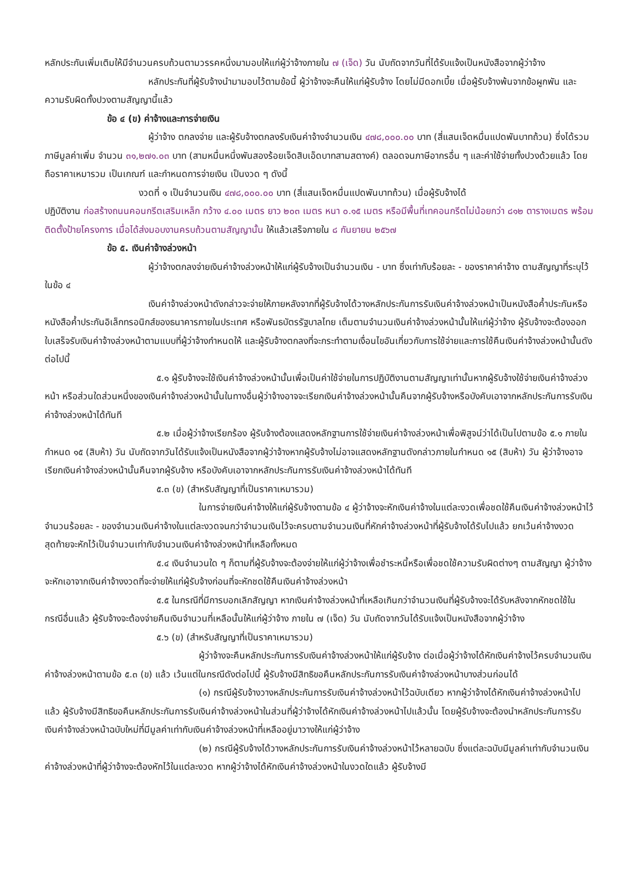หลักประกันเพิ่มเติมให้มีจำนวนครบถ้วนตามวรรคหนึ่งมามอบให้แก่ผู้ว่าจ้างภายใน ๗ (เจ็ด) วัน นับถัดจากวันที่ได้รับแจ้งเป็นหนังสือจากผู้ว่าจ้าง
หลักประกันที่ผู้รับจ้างนำมามอบไว้ตามข้อนี้ ผู้ว่าจ้างจะคืนให้แก่ผู้รับจ้าง โดยไม่มีดอกเบี้ย เมื่อผู้รับจ้างพ้นจากข้อผูกพัน และความรับผิดทั้งปวงตามสัญญานี้แล้ว
ข้อ ๔ (ข) ค่าจ้างและการจ่ายเงิน
ผู้ว่าจ้าง ตกลงจ่าย และผู้รับจ้างตกลงรับเงินค่าจ้างจำนวนเงิน ๔๗๘,๐๐๐.๐๐ บาท (สี่แสนเจ็ดหมื่นแปดพันบาทถ้วน) ซึ่งได้รวมภาษีมูลค่าเพิ่ม จำนวน ๓๑,๒๗๑.๐๓ บาท (สามหมื่นหนึ่งพันสองร้อยเจ็ดสิบเอ็ดบาทสามสตางค์) ตลอดจนภาษีอากรอื่น ๆ และค่าใช้จ่ายทั้งปวงด้วยแล้ว โดยถือราคาเหมารวม เป็นเกณฑ์ และกำหนดการจ่ายเงิน เป็นงวด ๆ ดังนี้
งวดที่ ๑ เป็นจำนวนเงิน ๔๗๘,๐๐๐.๐๐ บาท (สี่แสนเจ็ดหมื่นแปดพันบาทถ้วน) เมื่อผู้รับจ้างได้
ปฏิบัติงาน ก่อสร้างถนนคอนกรีตเสริมเหล็ก กว้าง ๔.๐๐ เมตร ยาว ๒๐๓ เมตร หนา ๐.๑๕ เมตร หรือมีพื้นที่เทคอนกรีตไม่น้อยกว่า ๘๑๒ ตารางเมตร พร้อมติดตั้งป้ายโครงการ เมื่อได้ส่งมอบงานครบถ้วนตามสัญญานั้น ให้แล้วเสร็จภายใน ๘ กันยายน ๒๕๖๗
ข้อ ๕. เงินค่าจ้างล่วงหน้า
ผู้ว่าจ้างตกลงจ่ายเงินค่าจ้างล่วงหน้าให้แก่ผู้รับจ้างเป็นจำนวนเงิน - บาท ซึ่งเท่ากับร้อยละ - ของราคาค่าจ้าง ตามสัญญาที่ระบุไว้ ในข้อ ๔
เงินค่าจ้างล่วงหน้าดังกล่าวจะจ่ายให้ภายหลังจากที่ผู้รับจ้างได้วางหลักประกันการรับเงินค่าจ้างล่วงหน้าเป็นหนังสือค้ำประกันหรือหนังสือค้ำประกันอิเล็กทรอนิกส์ของธนาคารภายในประเทศ หรือพันธบัตรรัฐบาลไทย เต็มตามจำนวนเงินค่าจ้างล่วงหน้านั้นให้แก่ผู้ว่าจ้าง ผู้รับจ้างจะต้องออกใบเสร็จรับเงินค่าจ้างล่วงหน้าตามแบบที่ผู้ว่าจ้างกำหนดให้ และผู้รับจ้างตกลงที่จะกระทำตามเงื่อนไขอันเกี่ยวกับการใช้จ่ายและการใช้คืนเงินค่าจ้างล่วงหน้านั้นดังต่อไปนี้
๕.๑ ผู้รับจ้างจะใช้เงินค่าจ้างล่วงหน้านั้นเพื่อเป็นค่าใช้จ่ายในการปฏิบัติงานตามสัญญาเท่านั้นหากผู้รับจ้างใช้จ่ายเงินค่าจ้างล่วงหน้า หรือส่วนใดส่วนหนึ่งของเงินค่าจ้างล่วงหน้านั้นในทางอื่นผู้ว่าจ้างอาจจะเรียกเงินค่าจ้างล่วงหน้านั้นคืนจากผู้รับจ้างหรือบังคับเอาจากหลักประกันการรับเงินค่าจ้างล่วงหน้าได้ทันที
๕.๒ เมื่อผู้ว่าจ้างเรียกร้อง ผู้รับจ้างต้องแสดงหลักฐานการใช้จ่ายเงินค่าจ้างล่วงหน้าเพื่อพิสูจน์ว่าได้เป็นไปตามข้อ ๕.๑ ภายในกำหนด ๑๕ (สิบห้า) วัน นับถัดจากวันได้รับแจ้งเป็นหนังสือจากผู้ว่าจ้างหากผู้รับจ้างไม่อาจแสดงหลักฐานดังกล่าวภายในกำหนด ๑๕ (สิบห้า) วัน ผู้ว่าจ้างอาจเรียกเงินค่าจ้างล่วงหน้านั้นคืนจากผู้รับจ้าง หรือบังคับเอาจากหลักประกันการรับเงินค่าจ้างล่วงหน้าได้ทันที
๕.๓ (ข) (สำหรับสัญญาที่เป็นราคาเหมารวม)
ในการจ่ายเงินค่าจ้างให้แก่ผู้รับจ้างตามข้อ ๔ ผู้ว่าจ้างจะหักเงินค่าจ้างในแต่ละงวดเพื่อชดใช้คืนเงินค่าจ้างล่วงหน้าไว้จำนวนร้อยละ - ของจำนวนเงินค่าจ้างในแต่ละงวดจนกว่าจำนวนเงินไว้จะครบตามจำนวนเงินที่หักค่าจ้างล่วงหน้าที่ผู้รับจ้างได้รับไปแล้ว ยกเว้นค่าจ้างงวดสุดท้ายจะหักไว้เป็นจำนวนเท่ากับจำนวนเงินค่าจ้างล่วงหน้าที่เหลือทั้งหมด
๕.๔ เงินจำนวนใด ๆ ก็ตามที่ผู้รับจ้างจะต้องจ่ายให้แก่ผู้ว่าจ้างเพื่อชำระหนี้หรือเพื่อชดใช้ความรับผิดต่างๆ ตามสัญญา ผู้ว่าจ้างจะหักเอาจากเงินค่าจ้างงวดที่จะจ่ายให้แก่ผู้รับจ้างก่อนที่จะหักชดใช้คืนเงินค่าจ้างล่วงหน้า
๕.๕ ในกรณีที่มีการบอกเลิกสัญญา หากเงินค่าจ้างล่วงหน้าที่เหลือเกินกว่าจำนวนเงินที่ผู้รับจ้างจะได้รับหลังจากหักชดใช้ในกรณีอื่นแล้ว ผู้รับจ้างจะต้องจ่ายคืนเงินจำนวนที่เหลือนั้นให้แก่ผู้ว่าจ้าง ภายใน ๗ (เจ็ด) วัน นับถัดจากวันได้รับแจ้งเป็นหนังสือจากผู้ว่าจ้าง
๕.๖ (ข) (สำหรับสัญญาที่เป็นราคาเหมารวม)
ผู้ว่าจ้างจะคืนหลักประกันการรับเงินค่าจ้างล่วงหน้าให้แก่ผู้รับจ้าง ต่อเมื่อผู้ว่าจ้างได้หักเงินค่าจ้างไว้ครบจำนวนเงินค่าจ้างล่วงหน้าตามข้อ ๕.๓ (ข) แล้ว เว้นแต่ในกรณีดังต่อไปนี้ ผู้รับจ้างมีสิทธิขอคืนหลักประกันการรับเงินค่าจ้างล่วงหน้าบางส่วนก่อนได้
(๑) กรณีผู้รับจ้างวางหลักประกันการรับเงินค่าจ้างล่วงหน้าไว้ฉบับเดียว หากผู้ว่าจ้างได้หักเงินค่าจ้างล่วงหน้าไปแล้ว ผู้รับจ้างมีสิทธิขอคืนหลักประกันการรับเงินค่าจ้างล่วงหน้าในส่วนที่ผู้ว่าจ้างได้หักเงินค่าจ้างล่วงหน้าไปแล้วนั้น โดยผู้รับจ้างจะต้องนำหลักประกันการรับเงินค่าจ้างล่วงหน้าฉบับใหม่ที่มีมูลค่าเท่ากับเงินค่าจ้างล่วงหน้าที่เหลืออยู่มาวางให้แก่ผู้ว่าจ้าง
(๒) กรณีผู้รับจ้างได้วางหลักประกันการรับเงินค่าจ้างล่วงหน้าไว้หลายฉบับ ซึ่งแต่ละฉบับมีมูลค่าเท่ากับจำนวนเงินค่าจ้างล่วงหน้าที่ผู้ว่าจ้างจะต้องหักไว้ในแต่ละงวด หากผู้ว่าจ้างได้หักเงินค่าจ้างล่วงหน้าในงวดใดแล้ว ผู้รับจ้างมี